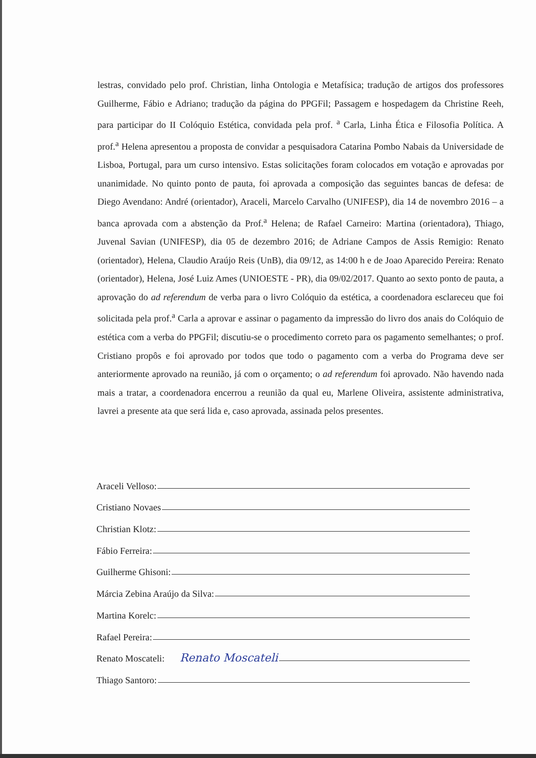lestras, convidado pelo prof. Christian, linha Ontologia e Metafísica; tradução de artigos dos professores Guilherme, Fábio e Adriano; tradução da página do PPGFil; Passagem e hospedagem da Christine Reeh, para participar do II Colóquio Estética, convidada pela prof. <sup>a</sup> Carla, Linha Ética e Filosofia Política. A prof.<sup>a</sup> Helena apresentou a proposta de convidar a pesquisadora Catarina Pombo Nabais da Universidade de Lisboa, Portugal, para um curso intensivo. Estas solicitações foram colocados em votação e aprovadas por unanimidade. No quinto ponto de pauta, foi aprovada a composição das seguintes bancas de defesa: de Diego Avendano: André (orientador), Araceli, Marcelo Carvalho (UNIFESP), dia 14 de novembro 2016 – a banca aprovada com a abstenção da Prof.<sup>a</sup> Helena; de Rafael Carneiro: Martina (orientadora), Thiago, Juvenal Savian (UNIFESP), dia 05 de dezembro 2016; de Adriane Campos de Assis Remigio: Renato (orientador), Helena, Claudio Araújo Reis (UnB), dia 09/12, as 14:00 h e de Joao Aparecido Pereira: Renato (orientador), Helena, José Luiz Ames (UNIOESTE - PR), dia 09/02/2017. Quanto ao sexto ponto de pauta, a aprovação do ad referendum de verba para o livro Colóquio da estética, a coordenadora esclareceu que foi solicitada pela prof.<sup>a</sup> Carla a aprovar e assinar o pagamento da impressão do livro dos anais do Colóquio de estética com a verba do PPGFil; discutiu-se o procedimento correto para os pagamento semelhantes; o prof. Cristiano propôs e foi aprovado por todos que todo o pagamento com a verba do Programa deve ser anteriormente aprovado na reunião, já com o orçamento; o ad referendum foi aprovado. Não havendo nada mais a tratar, a coordenadora encerrou a reunião da qual eu, Marlene Oliveira, assistente administrativa, lavrei a presente ata que será lida e, caso aprovada, assinada pelos presentes.
Araceli Velloso:
Cristiano Novaes
Christian Klotz:
Fábio Ferreira:
Guilherme Ghisoni:
Márcia Zebina Araújo da Silva:
Martina Korelc:
Rafael Pereira:
Renato Moscateli: Renato Moscateli
Thiago Santoro: